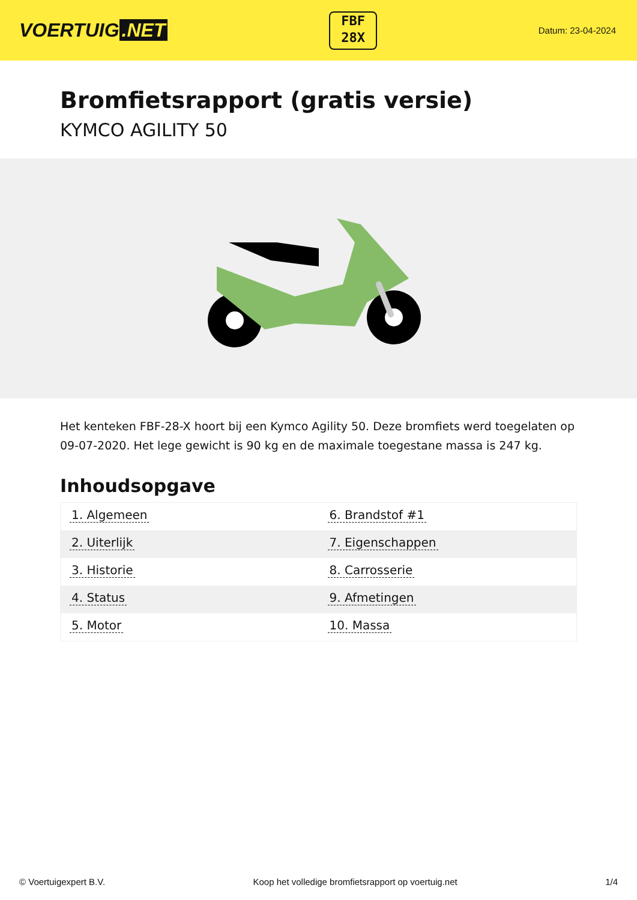VOERTUIG.NET
FBF
28X
Datum: 23-04-2024
Bromfietsrapport (gratis versie)
KYMCO AGILITY 50
Het kenteken FBF-28-X hoort bij een Kymco Agility 50. Deze bromfiets werd toegelaten op 09-07-2020. Het lege gewicht is 90 kg en de maximale toegestane massa is 247 kg.
Inhoudsopgave
| 1. Algemeen | 6. Brandstof #1 |
| 2. Uiterlijk | 7. Eigenschappen |
| 3. Historie | 8. Carrosserie |
| 4. Status | 9. Afmetingen |
| 5. Motor | 10. Massa |
© Voertuigexpert B.V. Koop het volledige bromfietsrapport op voertuig.net 1/4